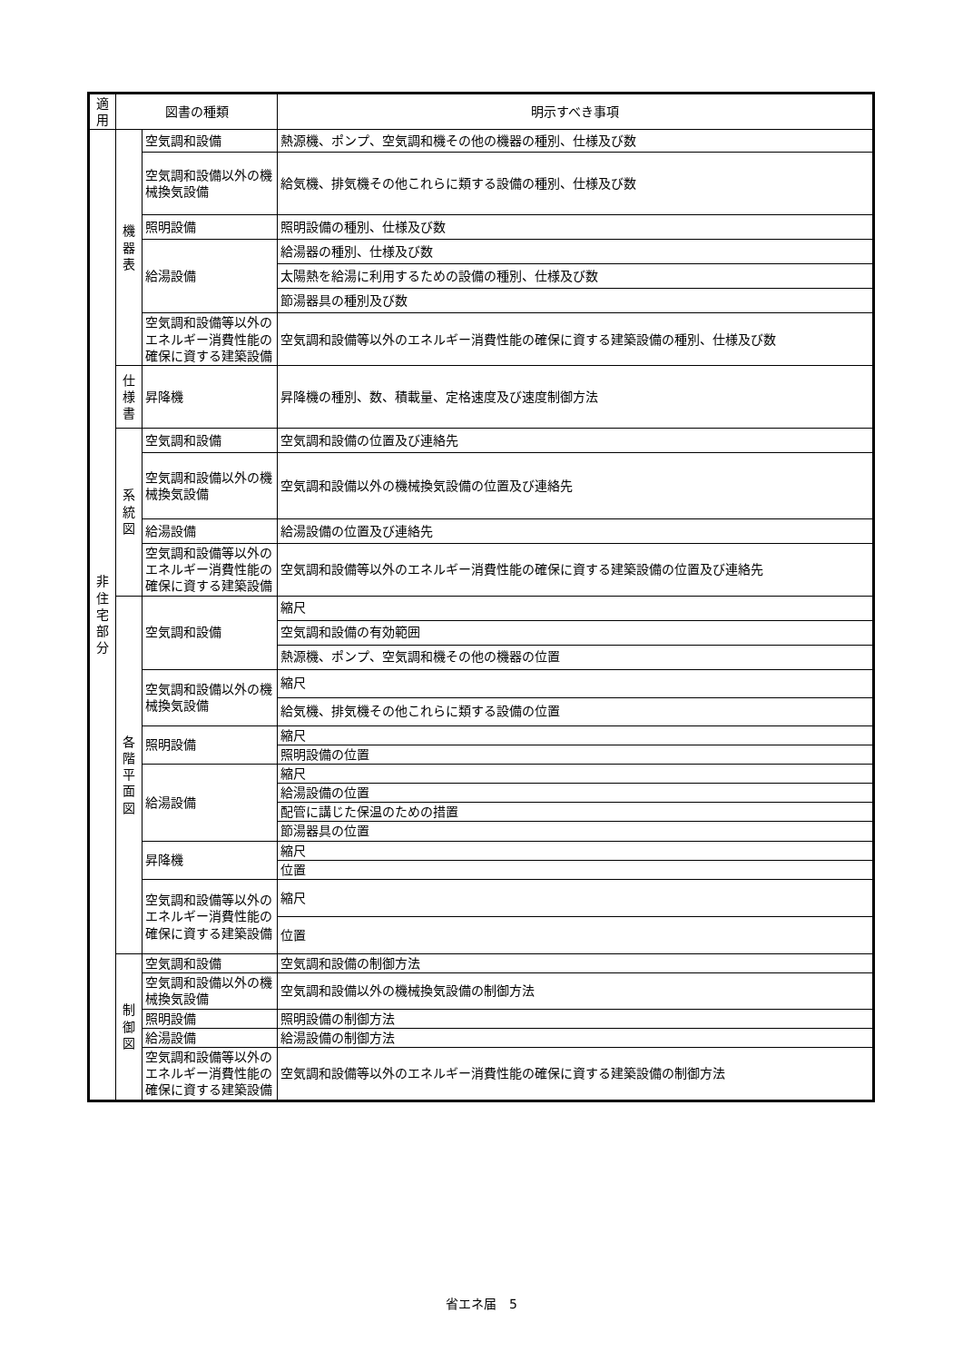| 適用 | 図書の種類 | | 明示すべき事項 |
| --- | --- | --- | --- |
| 非 住 宅 部 分 | 機 器 表 | 空気調和設備 | 熱源機、ポンプ、空気調和機その他の機器の種別、仕様及び数 |
| | | 空気調和設備以外の機械換気設備 | 給気機、排気機その他これらに類する設備の種別、仕様及び数 |
| | | 照明設備 | 照明設備の種別、仕様及び数 |
| | | 給湯設備 | 給湯器の種別、仕様及び数 |
| | | | 太陽熱を給湯に利用するための設備の種別、仕様及び数 |
| | | | 節湯器具の種別及び数 |
| | | 空気調和設備等以外のエネルギー消費性能の確保に資する建築設備 | 空気調和設備等以外のエネルギー消費性能の確保に資する建築設備の種別、仕様及び数 |
| | 仕 様 書 | 昇降機 | 昇降機の種別、数、積載量、定格速度及び速度制御方法 |
| | 系 統 図 | 空気調和設備 | 空気調和設備の位置及び連絡先 |
| | | 空気調和設備以外の機械換気設備 | 空気調和設備以外の機械換気設備の位置及び連絡先 |
| | | 給湯設備 | 給湯設備の位置及び連絡先 |
| | | 空気調和設備等以外のエネルギー消費性能の確保に資する建築設備 | 空気調和設備等以外のエネルギー消費性能の確保に資する建築設備の位置及び連絡先 |
| | 各 階 平 面 図 | 空気調和設備 | 縮尺 |
| | | | 空気調和設備の有効範囲 |
| | | | 熱源機、ポンプ、空気調和機その他の機器の位置 |
| | | 空気調和設備以外の機械換気設備 | 縮尺 |
| | | | 給気機、排気機その他これらに類する設備の位置 |
| | | 照明設備 | 縮尺 |
| | | | 照明設備の位置 |
| | | 給湯設備 | 縮尺 |
| | | | 給湯設備の位置 |
| | | | 配管に講じた保温のための措置 |
| | | | 節湯器具の位置 |
| | | 昇降機 | 縮尺 |
| | | | 位置 |
| | | 空気調和設備等以外のエネルギー消費性能の確保に資する建築設備 | 縮尺 |
| | | | 位置 |
| | 制 御 図 | 空気調和設備 | 空気調和設備の制御方法 |
| | | 空気調和設備以外の機械換気設備 | 空気調和設備以外の機械換気設備の制御方法 |
| | | 照明設備 | 照明設備の制御方法 |
| | | 給湯設備 | 給湯設備の制御方法 |
| | | 空気調和設備等以外のエネルギー消費性能の確保に資する建築設備 | 空気調和設備等以外のエネルギー消費性能の確保に資する建築設備の制御方法 |
省エネ届　5